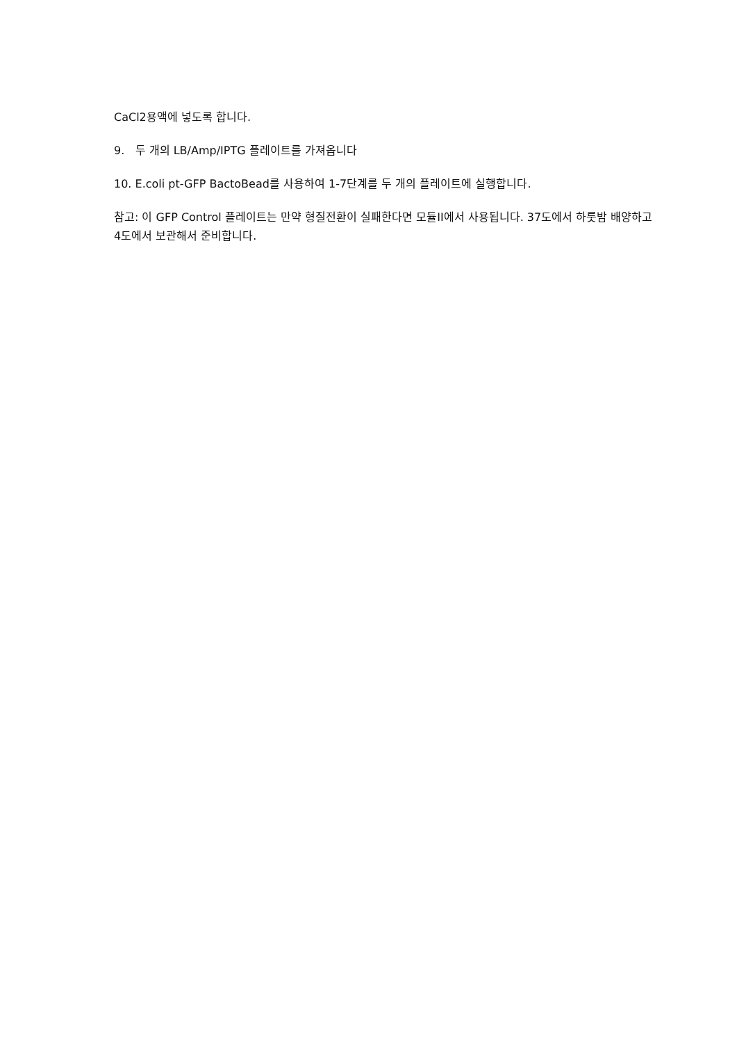CaCl2용액에 넣도록 합니다.
9. 두 개의 LB/Amp/IPTG 플레이트를 가져옵니다
10. E.coli pt-GFP BactoBead를 사용하여 1-7단계를 두 개의 플레이트에 실행합니다.
참고: 이 GFP Control 플레이트는 만약 형질전환이 실패한다면 모듈II에서 사용됩니다. 37도에서 하룻밤 배양하고 4도에서 보관해서 준비합니다.